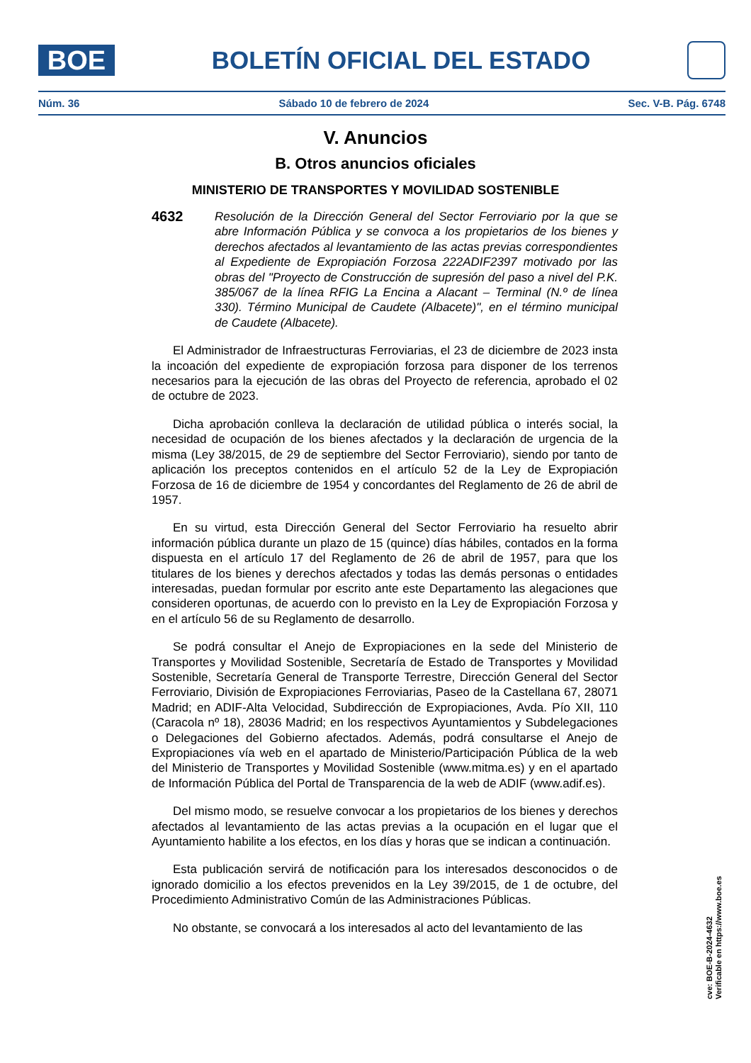BOE
BOLETÍN OFICIAL DEL ESTADO
Núm. 36 Sábado 10 de febrero de 2024 Sec. V-B. Pág. 6748
V. Anuncios
B. Otros anuncios oficiales
MINISTERIO DE TRANSPORTES Y MOVILIDAD SOSTENIBLE
4632 Resolución de la Dirección General del Sector Ferroviario por la que se abre Información Pública y se convoca a los propietarios de los bienes y derechos afectados al levantamiento de las actas previas correspondientes al Expediente de Expropiación Forzosa 222ADIF2397 motivado por las obras del "Proyecto de Construcción de supresión del paso a nivel del P.K. 385/067 de la línea RFIG La Encina a Alacant – Terminal (N.º de línea 330). Término Municipal de Caudete (Albacete)", en el término municipal de Caudete (Albacete).
El Administrador de Infraestructuras Ferroviarias, el 23 de diciembre de 2023 insta la incoación del expediente de expropiación forzosa para disponer de los terrenos necesarios para la ejecución de las obras del Proyecto de referencia, aprobado el 02 de octubre de 2023.
Dicha aprobación conlleva la declaración de utilidad pública o interés social, la necesidad de ocupación de los bienes afectados y la declaración de urgencia de la misma (Ley 38/2015, de 29 de septiembre del Sector Ferroviario), siendo por tanto de aplicación los preceptos contenidos en el artículo 52 de la Ley de Expropiación Forzosa de 16 de diciembre de 1954 y concordantes del Reglamento de 26 de abril de 1957.
En su virtud, esta Dirección General del Sector Ferroviario ha resuelto abrir información pública durante un plazo de 15 (quince) días hábiles, contados en la forma dispuesta en el artículo 17 del Reglamento de 26 de abril de 1957, para que los titulares de los bienes y derechos afectados y todas las demás personas o entidades interesadas, puedan formular por escrito ante este Departamento las alegaciones que consideren oportunas, de acuerdo con lo previsto en la Ley de Expropiación Forzosa y en el artículo 56 de su Reglamento de desarrollo.
Se podrá consultar el Anejo de Expropiaciones en la sede del Ministerio de Transportes y Movilidad Sostenible, Secretaría de Estado de Transportes y Movilidad Sostenible, Secretaría General de Transporte Terrestre, Dirección General del Sector Ferroviario, División de Expropiaciones Ferroviarias, Paseo de la Castellana 67, 28071 Madrid; en ADIF-Alta Velocidad, Subdirección de Expropiaciones, Avda. Pío XII, 110 (Caracola nº 18), 28036 Madrid; en los respectivos Ayuntamientos y Subdelegaciones o Delegaciones del Gobierno afectados. Además, podrá consultarse el Anejo de Expropiaciones vía web en el apartado de Ministerio/Participación Pública de la web del Ministerio de Transportes y Movilidad Sostenible (www.mitma.es) y en el apartado de Información Pública del Portal de Transparencia de la web de ADIF (www.adif.es).
Del mismo modo, se resuelve convocar a los propietarios de los bienes y derechos afectados al levantamiento de las actas previas a la ocupación en el lugar que el Ayuntamiento habilite a los efectos, en los días y horas que se indican a continuación.
Esta publicación servirá de notificación para los interesados desconocidos o de ignorado domicilio a los efectos prevenidos en la Ley 39/2015, de 1 de octubre, del Procedimiento Administrativo Común de las Administraciones Públicas.
No obstante, se convocará a los interesados al acto del levantamiento de las
cve: BOE-B-2024-4632
Verificable en https://www.boe.es